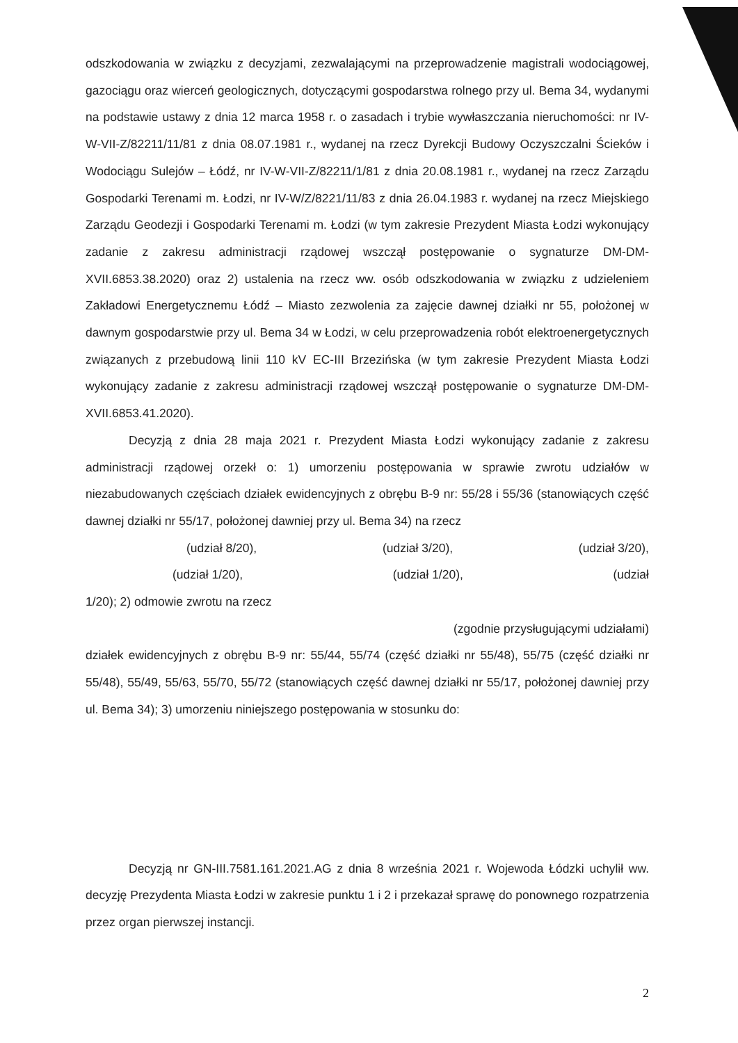odszkodowania w związku z decyzjami, zezwalającymi na przeprowadzenie magistrali wodociągowej, gazociągu oraz wierceń geologicznych, dotyczącymi gospodarstwa rolnego przy ul. Bema 34, wydanymi na podstawie ustawy z dnia 12 marca 1958 r. o zasadach i trybie wywłaszczania nieruchomości: nr IV-W-VII-Z/82211/11/81 z dnia 08.07.1981 r., wydanej na rzecz Dyrekcji Budowy Oczyszczalni Ścieków i Wodociągu Sulejów – Łódź, nr IV-W-VII-Z/82211/1/81 z dnia 20.08.1981 r., wydanej na rzecz Zarządu Gospodarki Terenami m. Łodzi, nr IV-W/Z/8221/11/83 z dnia 26.04.1983 r. wydanej na rzecz Miejskiego Zarządu Geodezji i Gospodarki Terenami m. Łodzi (w tym zakresie Prezydent Miasta Łodzi wykonujący zadanie z zakresu administracji rządowej wszczął postępowanie o sygnaturze DM-DM-XVII.6853.38.2020) oraz 2) ustalenia na rzecz ww. osób odszkodowania w związku z udzieleniem Zakładowi Energetycznemu Łódź – Miasto zezwolenia za zajęcie dawnej działki nr 55, położonej w dawnym gospodarstwie przy ul. Bema 34 w Łodzi, w celu przeprowadzenia robót elektroenergetycznych związanych z przebudową linii 110 kV EC-III Brzezińska (w tym zakresie Prezydent Miasta Łodzi wykonujący zadanie z zakresu administracji rządowej wszczął postępowanie o sygnaturze DM-DM-XVII.6853.41.2020).
Decyzją z dnia 28 maja 2021 r. Prezydent Miasta Łodzi wykonujący zadanie z zakresu administracji rządowej orzekł o: 1) umorzeniu postępowania w sprawie zwrotu udziałów w niezabudowanych częściach działek ewidencyjnych z obrębu B-9 nr: 55/28 i 55/36 (stanowiących część dawnej działki nr 55/17, położonej dawniej przy ul. Bema 34) na rzecz
(udział 8/20), (udział 3/20), (udział 3/20),
(udział 1/20), (udział 1/20), (udział
1/20); 2) odmowie zwrotu na rzecz
(zgodnie przysługującymi udziałami)
działek ewidencyjnych z obrębu B-9 nr: 55/44, 55/74 (część działki nr 55/48), 55/75 (część działki nr 55/48), 55/49, 55/63, 55/70, 55/72 (stanowiących część dawnej działki nr 55/17, położonej dawniej przy ul. Bema 34); 3) umorzeniu niniejszego postępowania w stosunku do:
Decyzją nr GN-III.7581.161.2021.AG z dnia 8 września 2021 r. Wojewoda Łódzki uchylił ww. decyzję Prezydenta Miasta Łodzi w zakresie punktu 1 i 2 i przekazał sprawę do ponownego rozpatrzenia przez organ pierwszej instancji.
2